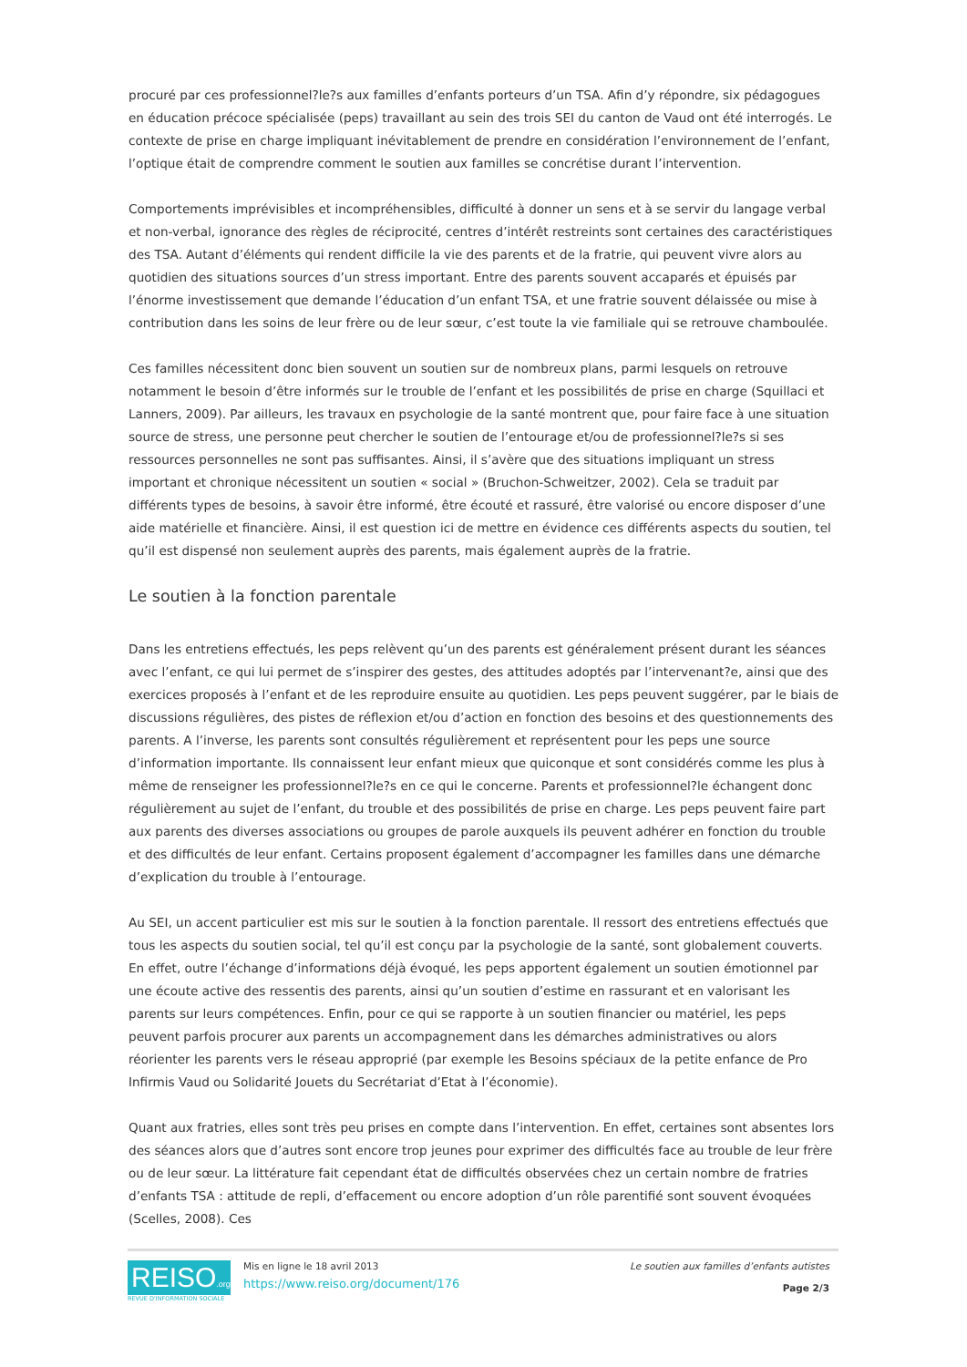procuré par ces professionnel?le?s aux familles d’enfants porteurs d’un TSA. Afin d’y répondre, six pédagogues en éducation précoce spécialisée (peps) travaillant au sein des trois SEI du canton de Vaud ont été interrogés. Le contexte de prise en charge impliquant inévitablement de prendre en considération l’environnement de l’enfant, l’optique était de comprendre comment le soutien aux familles se concrétise durant l’intervention.
Comportements imprévisibles et incompréhensibles, difficulté à donner un sens et à se servir du langage verbal et non-verbal, ignorance des règles de réciprocité, centres d’intérêt restreints sont certaines des caractéristiques des TSA. Autant d’éléments qui rendent difficile la vie des parents et de la fratrie, qui peuvent vivre alors au quotidien des situations sources d’un stress important. Entre des parents souvent accaparés et épuisés par l’énorme investissement que demande l’éducation d’un enfant TSA, et une fratrie souvent délaissée ou mise à contribution dans les soins de leur frère ou de leur sœur, c’est toute la vie familiale qui se retrouve chamboulée.
Ces familles nécessitent donc bien souvent un soutien sur de nombreux plans, parmi lesquels on retrouve notamment le besoin d’être informés sur le trouble de l’enfant et les possibilités de prise en charge (Squillaci et Lanners, 2009). Par ailleurs, les travaux en psychologie de la santé montrent que, pour faire face à une situation source de stress, une personne peut chercher le soutien de l’entourage et/ou de professionnel?le?s si ses ressources personnelles ne sont pas suffisantes. Ainsi, il s’avère que des situations impliquant un stress important et chronique nécessitent un soutien « social » (Bruchon-Schweitzer, 2002). Cela se traduit par différents types de besoins, à savoir être informé, être écouté et rassuré, être valorisé ou encore disposer d’une aide matérielle et financière. Ainsi, il est question ici de mettre en évidence ces différents aspects du soutien, tel qu’il est dispensé non seulement auprès des parents, mais également auprès de la fratrie.
Le soutien à la fonction parentale
Dans les entretiens effectués, les peps relèvent qu’un des parents est généralement présent durant les séances avec l’enfant, ce qui lui permet de s’inspirer des gestes, des attitudes adoptés par l’intervenant?e, ainsi que des exercices proposés à l’enfant et de les reproduire ensuite au quotidien. Les peps peuvent suggérer, par le biais de discussions régulières, des pistes de réflexion et/ou d’action en fonction des besoins et des questionnements des parents. A l’inverse, les parents sont consultés régulièrement et représentent pour les peps une source d’information importante. Ils connaissent leur enfant mieux que quiconque et sont considérés comme les plus à même de renseigner les professionnel?le?s en ce qui le concerne. Parents et professionnel?le échangent donc régulièrement au sujet de l’enfant, du trouble et des possibilités de prise en charge. Les peps peuvent faire part aux parents des diverses associations ou groupes de parole auxquels ils peuvent adhérer en fonction du trouble et des difficultés de leur enfant. Certains proposent également d’accompagner les familles dans une démarche d’explication du trouble à l’entourage.
Au SEI, un accent particulier est mis sur le soutien à la fonction parentale. Il ressort des entretiens effectués que tous les aspects du soutien social, tel qu’il est conçu par la psychologie de la santé, sont globalement couverts. En effet, outre l’échange d’informations déjà évoqué, les peps apportent également un soutien émotionnel par une écoute active des ressentis des parents, ainsi qu’un soutien d’estime en rassurant et en valorisant les parents sur leurs compétences. Enfin, pour ce qui se rapporte à un soutien financier ou matériel, les peps peuvent parfois procurer aux parents un accompagnement dans les démarches administratives ou alors réorienter les parents vers le réseau approprié (par exemple les Besoins spéciaux de la petite enfance de Pro Infirmis Vaud ou Solidarité Jouets du Secrétariat d’Etat à l’économie).
Quant aux fratries, elles sont très peu prises en compte dans l’intervention. En effet, certaines sont absentes lors des séances alors que d’autres sont encore trop jeunes pour exprimer des difficultés face au trouble de leur frère ou de leur sœur. La littérature fait cependant état de difficultés observées chez un certain nombre de fratries d’enfants TSA : attitude de repli, d’effacement ou encore adoption d’un rôle parentifié sont souvent évoquées (Scelles, 2008). Ces
REISO.org
REVUE D'INFORMATION SOCIALE
Mis en ligne le 18 avril 2013
https://www.reiso.org/document/176
Le soutien aux familles d’enfants autistes
Page 2/3